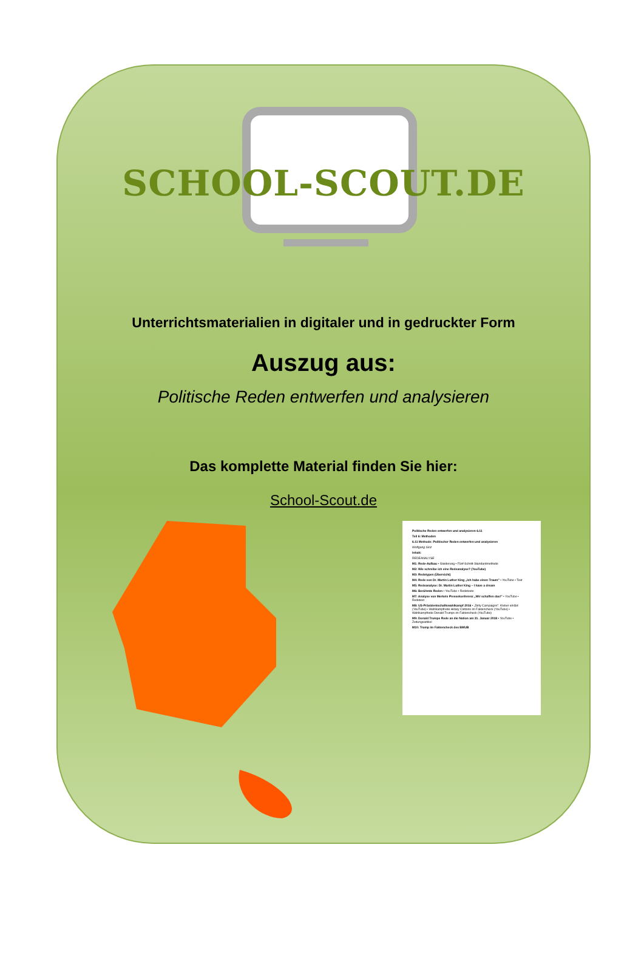SCHOOL-SCOUT.DE
Unterrichtsmaterialien in digitaler und in gedruckter Form
Auszug aus:
Politische Reden entwerfen und analysieren
Das komplette Material finden Sie hier:
School-Scout.de
Politische Reden entwerfen und analysieren 6.11
Teil 6: Methoden
6.11 Methode: Politischer Reden entwerfen und analysieren
Wolfgang Sinz
Inhalt:
REDEANALYSE
M1: Rede-Aufbau • Gliederung • Fünf-Schritt-Standardmethode
M2: Wie schreibe ich eine Redeanalyse? (YouTube)
M3: Redetypen (Übersicht)
M4: Rede von Dr. Martin Luther King „Ich habe einen Traum" • YouTube • Text
M5: Redeanalyse: Dr. Martin Luther King – I have a dream
M6: Berühmte Reden • YouTube • Redetexte
M7: Analyse von Merkels Pressekonferenz „Wir schaffen das!" • YouTube • Redetext
M8: US-Präsidentschaftswahlkampf 2016 • „Dirty Campaigns". Kleber erklärt (YouTube) • Wahlkampfrede Hillary Clintons im Faktencheck (YouTube) • Wahlkampfrede Donald Trumps im Faktencheck (YouTube)
M9: Donald Trumps Rede an die Nation am 31. Januar 2018 • YouTube • Zeitungsartikel
M10: Trump im Faktencheck des BMUB